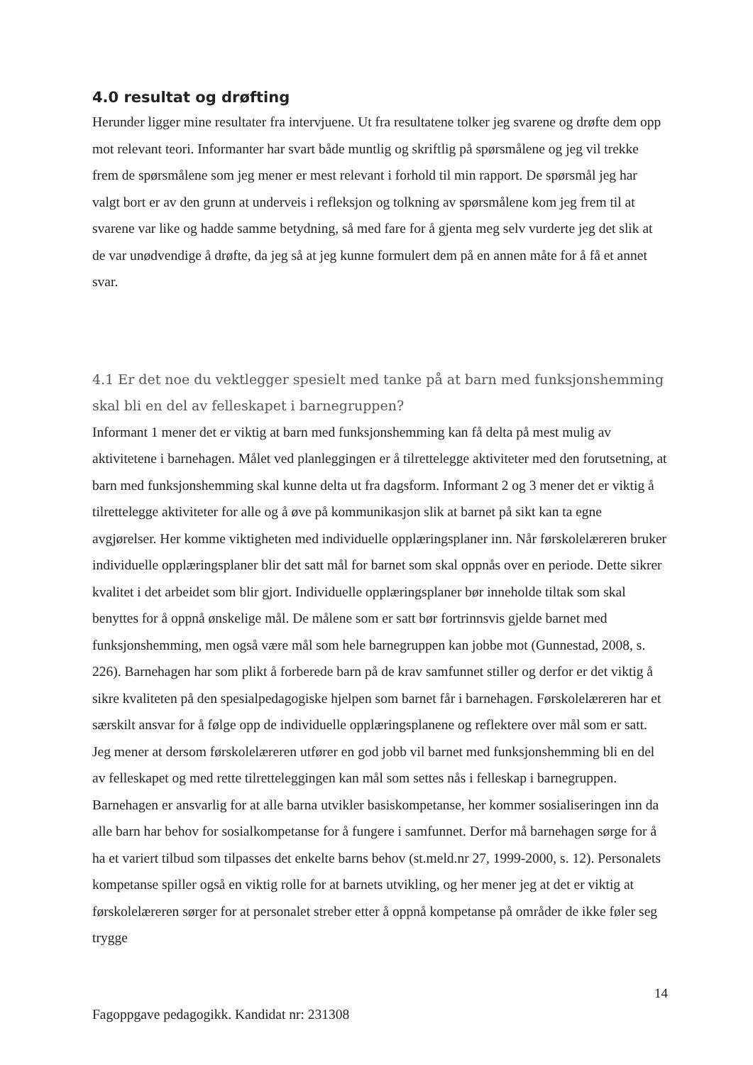4.0 resultat og drøfting
Herunder ligger mine resultater fra intervjuene. Ut fra resultatene tolker jeg svarene og drøfte dem opp mot relevant teori. Informanter har svart både muntlig og skriftlig på spørsmålene og jeg vil trekke frem de spørsmålene som jeg mener er mest relevant i forhold til min rapport. De spørsmål jeg har valgt bort er av den grunn at underveis i refleksjon og tolkning av spørsmålene kom jeg frem til at svarene var like og hadde samme betydning, så med fare for å gjenta meg selv vurderte jeg det slik at de var unødvendige å drøfte, da jeg så at jeg kunne formulert dem på en annen måte for å få et annet svar.
4.1 Er det noe du vektlegger spesielt med tanke på at barn med funksjonshemming skal bli en del av felleskapet i barnegruppen?
Informant 1 mener det er viktig at barn med funksjonshemming kan få delta på mest mulig av aktivitetene i barnehagen. Målet ved planleggingen er å tilrettelegge aktiviteter med den forutsetning, at barn med funksjonshemming skal kunne delta ut fra dagsform. Informant 2 og 3 mener det er viktig å tilrettelegge aktiviteter for alle og å øve på kommunikasjon slik at barnet på sikt kan ta egne avgjørelser. Her komme viktigheten med individuelle opplæringsplaner inn. Når førskolelæreren bruker individuelle opplæringsplaner blir det satt mål for barnet som skal oppnås over en periode. Dette sikrer kvalitet i det arbeidet som blir gjort. Individuelle opplæringsplaner bør inneholde tiltak som skal benyttes for å oppnå ønskelige mål. De målene som er satt bør fortrinnsvis gjelde barnet med funksjonshemming, men også være mål som hele barnegruppen kan jobbe mot (Gunnestad, 2008, s. 226). Barnehagen har som plikt å forberede barn på de krav samfunnet stiller og derfor er det viktig å sikre kvaliteten på den spesialpedagogiske hjelpen som barnet får i barnehagen. Førskolelæreren har et særskilt ansvar for å følge opp de individuelle opplæringsplanene og reflektere over mål som er satt. Jeg mener at dersom førskolelæreren utfører en god jobb vil barnet med funksjonshemming bli en del av felleskapet og med rette tilretteleggingen kan mål som settes nås i felleskap i barnegruppen. Barnehagen er ansvarlig for at alle barna utvikler basiskompetanse, her kommer sosialiseringen inn da alle barn har behov for sosialkompetanse for å fungere i samfunnet. Derfor må barnehagen sørge for å ha et variert tilbud som tilpasses det enkelte barns behov (st.meld.nr 27, 1999-2000, s. 12). Personalets kompetanse spiller også en viktig rolle for at barnets utvikling, og her mener jeg at det er viktig at førskolelæreren sørger for at personalet streber etter å oppnå kompetanse på områder de ikke føler seg trygge
14
Fagoppgave pedagogikk. Kandidat nr: 231308